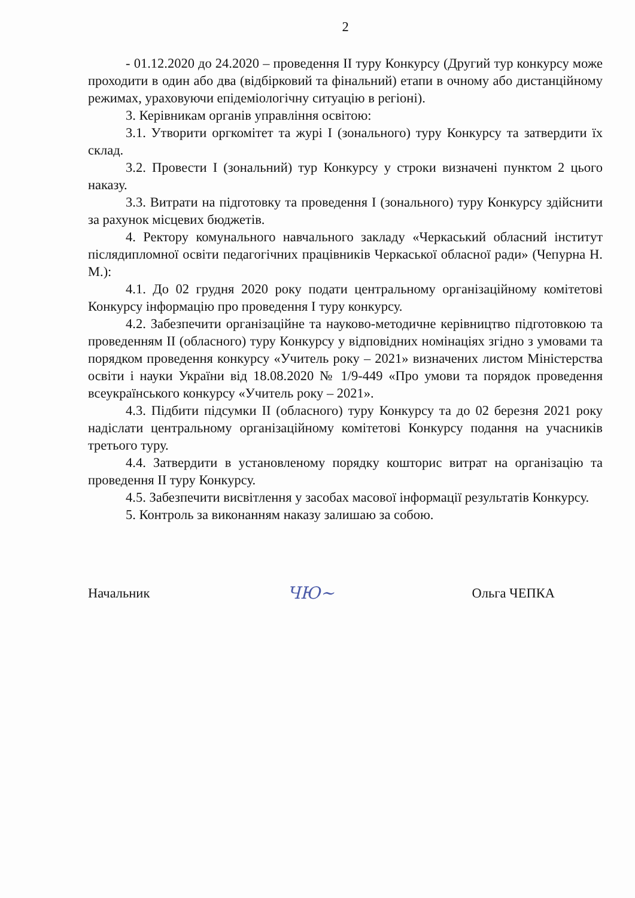2
- 01.12.2020 до 24.2020 – проведення ІІ туру Конкурсу (Другий тур конкурсу може проходити в один або два (відбірковий та фінальний) етапи в очному або дистанційному режимах, ураховуючи епідеміологічну ситуацію в регіоні).
3. Керівникам органів управління освітою:
3.1. Утворити оргкомітет та журі І (зонального) туру Конкурсу та затвердити їх склад.
3.2. Провести І (зональний) тур Конкурсу у строки визначені пунктом 2 цього наказу.
3.3. Витрати на підготовку та проведення І (зонального) туру Конкурсу здійснити за рахунок місцевих бюджетів.
4. Ректору комунального навчального закладу «Черкаський обласний інститут післядипломної освіти педагогічних працівників Черкаської обласної ради» (Чепурна Н. М.):
4.1. До 02 грудня 2020 року подати центральному організаційному комітетові Конкурсу інформацію про проведення І туру конкурсу.
4.2. Забезпечити організаційне та науково-методичне керівництво підготовкою та проведенням ІІ (обласного) туру Конкурсу у відповідних номінаціях згідно з умовами та порядком проведення конкурсу «Учитель року – 2021» визначених листом Міністерства освіти і науки України від 18.08.2020 № 1/9-449 «Про умови та порядок проведення всеукраїнського конкурсу «Учитель року – 2021».
4.3. Підбити підсумки ІІ (обласного) туру Конкурсу та до 02 березня 2021 року надіслати центральному організаційному комітетові Конкурсу подання на учасників третього туру.
4.4. Затвердити в установленому порядку кошторис витрат на організацію та проведення ІІ туру Конкурсу.
4.5. Забезпечити висвітлення у засобах масової інформації результатів Конкурсу.
5. Контроль за виконанням наказу залишаю за собою.
Начальник ЧЮ~ Ольга ЧЕПКА